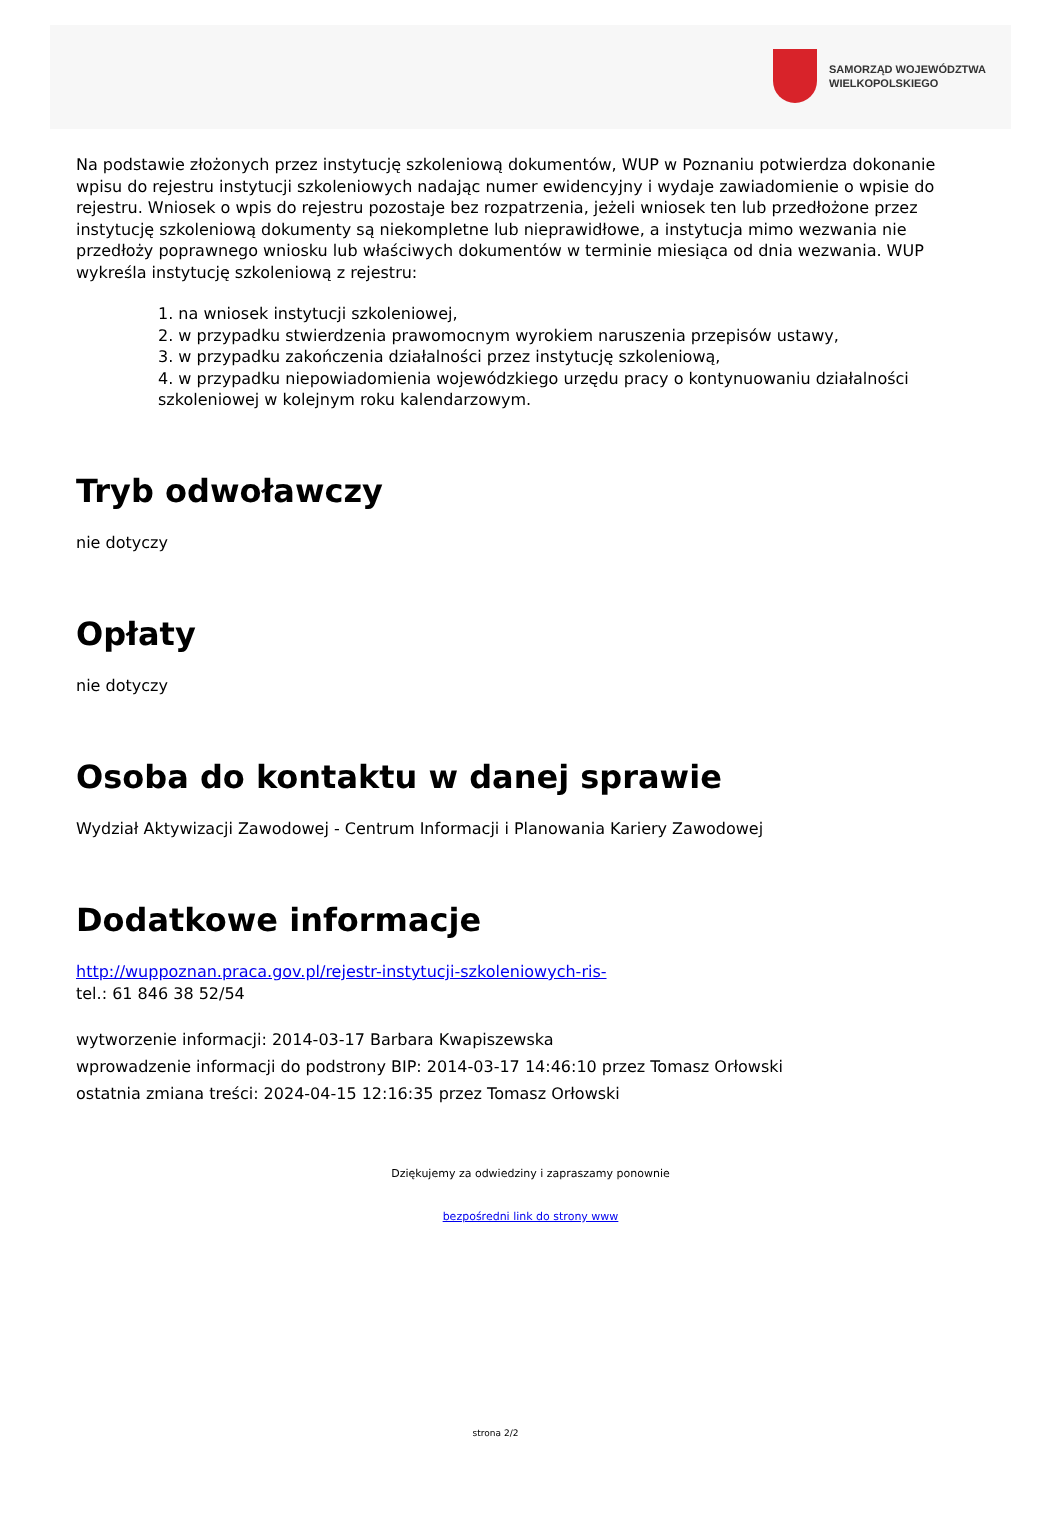SAMORZĄD WOJEWÓDZTWA
WIELKOPOLSKIEGO
Na podstawie złożonych przez instytucję szkoleniową dokumentów, WUP w Poznaniu potwierdza dokonanie wpisu do rejestru instytucji szkoleniowych nadając numer ewidencyjny i wydaje zawiadomienie o wpisie do rejestru. Wniosek o wpis do rejestru pozostaje bez rozpatrzenia, jeżeli wniosek ten lub przedłożone przez instytucję szkoleniową dokumenty są niekompletne lub nieprawidłowe, a instytucja mimo wezwania nie przedłoży poprawnego wniosku lub właściwych dokumentów w terminie miesiąca od dnia wezwania. WUP wykreśla instytucję szkoleniową z rejestru:
1. na wniosek instytucji szkoleniowej,
2. w przypadku stwierdzenia prawomocnym wyrokiem naruszenia przepisów ustawy,
3. w przypadku zakończenia działalności przez instytucję szkoleniową,
4. w przypadku niepowiadomienia wojewódzkiego urzędu pracy o kontynuowaniu działalności szkoleniowej w kolejnym roku kalendarzowym.
Tryb odwoławczy
nie dotyczy
Opłaty
nie dotyczy
Osoba do kontaktu w danej sprawie
Wydział Aktywizacji Zawodowej - Centrum Informacji i Planowania Kariery Zawodowej
Dodatkowe informacje
http://wuppoznan.praca.gov.pl/rejestr-instytucji-szkoleniowych-ris-
tel.: 61 846 38 52/54
wytworzenie informacji: 2014-03-17 Barbara Kwapiszewska
wprowadzenie informacji do podstrony BIP: 2014-03-17 14:46:10 przez Tomasz Orłowski
ostatnia zmiana treści: 2024-04-15 12:16:35 przez Tomasz Orłowski
Dziękujemy za odwiedziny i zapraszamy ponownie
bezpośredni link do strony www
strona 2/2